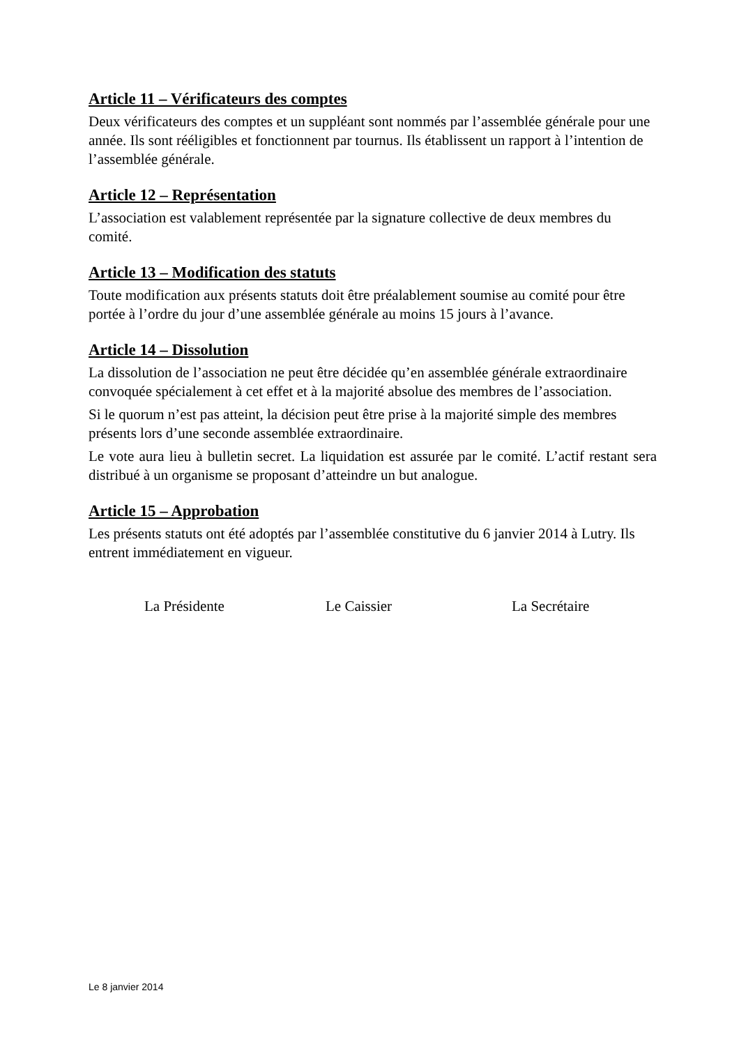Article 11 – Vérificateurs des comptes
Deux vérificateurs des comptes et un suppléant sont nommés par l’assemblée générale pour une année. Ils sont rééligibles et fonctionnent par tournus. Ils établissent un rapport à l’intention de l’assemblée générale.
Article 12 – Représentation
L’association est valablement représentée par la signature collective de deux membres du comité.
Article 13 – Modification des statuts
Toute modification aux présents statuts doit être préalablement soumise au comité pour être portée à l’ordre du jour d’une assemblée générale au moins 15 jours à l’avance.
Article 14 – Dissolution
La dissolution de l’association ne peut être décidée qu’en assemblée générale extraordinaire convoquée spécialement à cet effet et à la majorité absolue des membres de l’association.
Si le quorum n’est pas atteint, la décision peut être prise à la majorité simple des membres présents lors d’une seconde assemblée extraordinaire.
Le vote aura lieu à bulletin secret. La liquidation est assurée par le comité. L’actif restant sera distribué à un organisme se proposant d’atteindre un but analogue.
Article 15 – Approbation
Les présents statuts ont été adoptés par l’assemblée constitutive du 6 janvier 2014 à Lutry. Ils entrent immédiatement en vigueur.
La Présidente Le Caissier La Secrétaire
Le 8 janvier 2014